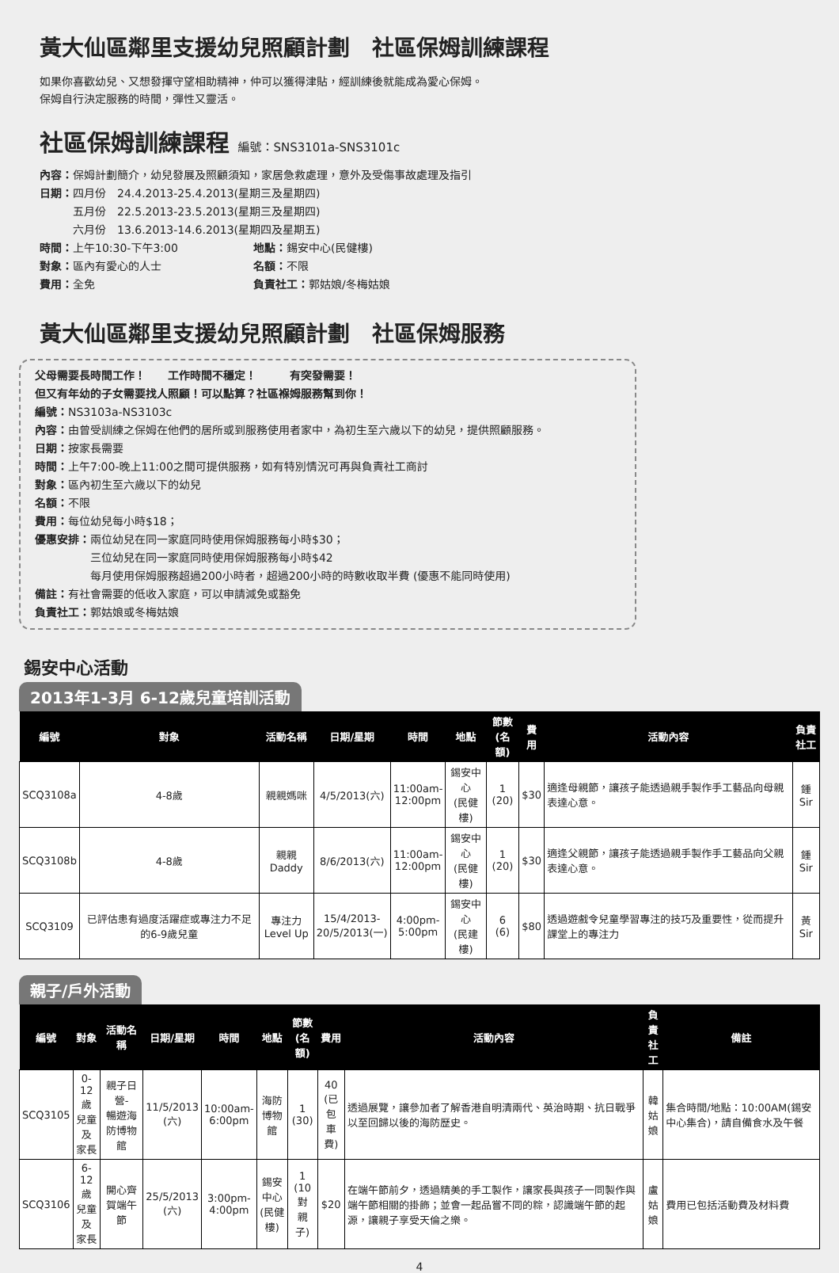黃大仙區鄰里支援幼兒照顧計劃　社區保姆訓練課程
如果你喜歡幼兒、又想發揮守望相助精神，仲可以獲得津貼，經訓練後就能成為愛心保姆。
保姆自行決定服務的時間，彈性又靈活。
社區保姆訓練課程 編號：SNS3101a-SNS3101c
內容：保姆計劃簡介，幼兒發展及照顧須知，家居急救處理，意外及受傷事故處理及指引
日期：四月份　24.4.2013-25.4.2013(星期三及星期四)
　　　五月份　22.5.2013-23.5.2013(星期三及星期四)
　　　六月份　13.6.2013-14.6.2013(星期四及星期五)
時間：上午10:30-下午3:00 地點：錫安中心(民健樓)
對象：區內有愛心的人士 名額：不限
費用：全免 負責社工：郭姑娘/冬梅姑娘
黃大仙區鄰里支援幼兒照顧計劃　社區保姆服務
父母需要長時間工作！　　工作時間不穩定！　　　有突發需要！
但又有年幼的子女需要找人照顧！可以點算？社區褓姆服務幫到你！
編號：NS3103a-NS3103c
內容：由曾受訓練之保姆在他們的居所或到服務使用者家中，為初生至六歲以下的幼兒，提供照顧服務。
日期：按家長需要
時間：上午7:00-晚上11:00之間可提供服務，如有特別情況可再與負責社工商討
對象：區內初生至六歲以下的幼兒
名額：不限
費用：每位幼兒每小時$18；
優惠安排：兩位幼兒在同一家庭同時使用保姆服務每小時$30；
　　　　　三位幼兒在同一家庭同時使用保姆服務每小時$42
　　　　　每月使用保姆服務超過200小時者，超過200小時的時數收取半費 (優惠不能同時使用)
備註：有社會需要的低收入家庭，可以申請減免或豁免
負責社工：郭姑娘或冬梅姑娘
錫安中心活動
2013年1-3月 6-12歲兒童培訓活動
| 編號 | 對象 | 活動名稱 | 日期/星期 | 時間 | 地點 | 節數 (名額) | 費用 | 活動內容 | 負責 社工 |
| --- | --- | --- | --- | --- | --- | --- | --- | --- | --- |
| SCQ3108a | 4-8歲 | 親親媽咪 | 4/5/2013(六) | 11:00am- 12:00pm | 錫安中心 (民健樓) | 1 (20) | $30 | 適逢母親節，讓孩子能透過親手製作手工藝品向母親表達心意。 | 鍾Sir |
| SCQ3108b | 4-8歲 | 親親Daddy | 8/6/2013(六) | 11:00am- 12:00pm | 錫安中心 (民健樓) | 1 (20) | $30 | 適逢父親節，讓孩子能透過親手製作手工藝品向父親表達心意。 | 鍾Sir |
| SCQ3109 | 已評估患有過度活躍症或專注力不足的6-9歲兒童 | 專注力 Level Up | 15/4/2013- 20/5/2013(一) | 4:00pm- 5:00pm | 錫安中心 (民建樓) | 6 (6) | $80 | 透過遊戲令兒童學習專注的技巧及重要性，從而提升課堂上的專注力 | 黃Sir |
親子/戶外活動
| 編號 | 對象 | 活動名稱 | 日期/星期 | 時間 | 地點 | 節數 (名額) | 費用 | 活動內容 | 負責 社工 | 備註 |
| --- | --- | --- | --- | --- | --- | --- | --- | --- | --- | --- |
| SCQ3105 | 0-12歲 兒童及 家長 | 親子日營- 暢遊海防博物館 | 11/5/2013 (六) | 10:00am- 6:00pm | 海防 博物館 | 1 (30) | 40 (已包 車費) | 透過展覽，讓參加者了解香港自明清兩代、英治時期、抗日戰爭以至回歸以後的海防歷史。 | 韓 姑 娘 | 集合時間/地點：10:00AM(錫安中心集合)，請自備食水及午餐 |
| SCQ3106 | 6-12歲 兒童及 家長 | 開心齊賀端午節 | 25/5/2013 (六) | 3:00pm- 4:00pm | 錫安中心 (民健樓) | 1 (10對 親子) | $20 | 在端午節前夕，透過精美的手工製作，讓家長與孩子一同製作與端午節相關的掛飾；並會一起品嘗不同的粽，認識端午節的起源，讓親子享受天倫之樂。 | 盧 姑 娘 | 費用已包括活動費及材料費 |
4